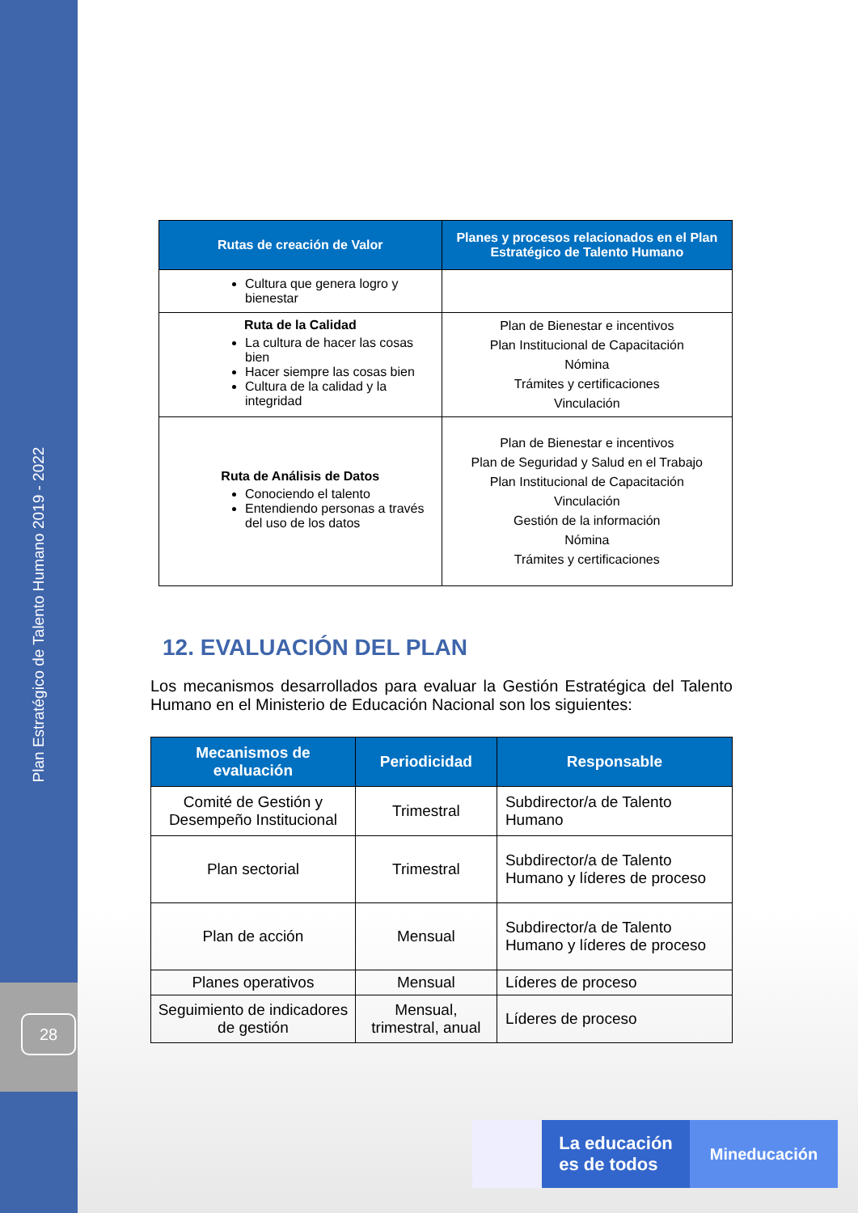Plan Estratégico de Talento Humano 2019 - 2022
28
| Rutas de creación de Valor | Planes y procesos relacionados en el Plan Estratégico de Talento Humano |
| --- | --- |
| Cultura que genera logro y bienestar | |
| Ruta de la Calidad La cultura de hacer las cosas bien Hacer siempre las cosas bien Cultura de la calidad y la integridad | Plan de Bienestar e incentivos Plan Institucional de Capacitación Nómina Trámites y certificaciones Vinculación |
| Ruta de Análisis de Datos Conociendo el talento Entendiendo personas a través del uso de los datos | Plan de Bienestar e incentivos Plan de Seguridad y Salud en el Trabajo Plan Institucional de Capacitación Vinculación Gestión de la información Nómina Trámites y certificaciones |
12. EVALUACIÓN DEL PLAN
Los mecanismos desarrollados para evaluar la Gestión Estratégica del Talento Humano en el Ministerio de Educación Nacional son los siguientes:
| Mecanismos de evaluación | Periodicidad | Responsable |
| --- | --- | --- |
| Comité de Gestión y Desempeño Institucional | Trimestral | Subdirector/a de Talento Humano |
| Plan sectorial | Trimestral | Subdirector/a de Talento Humano y líderes de proceso |
| Plan de acción | Mensual | Subdirector/a de Talento Humano y líderes de proceso |
| Planes operativos | Mensual | Líderes de proceso |
| Seguimiento de indicadores de gestión | Mensual, trimestral, anual | Líderes de proceso |
La educación
es de todos
Mineducación